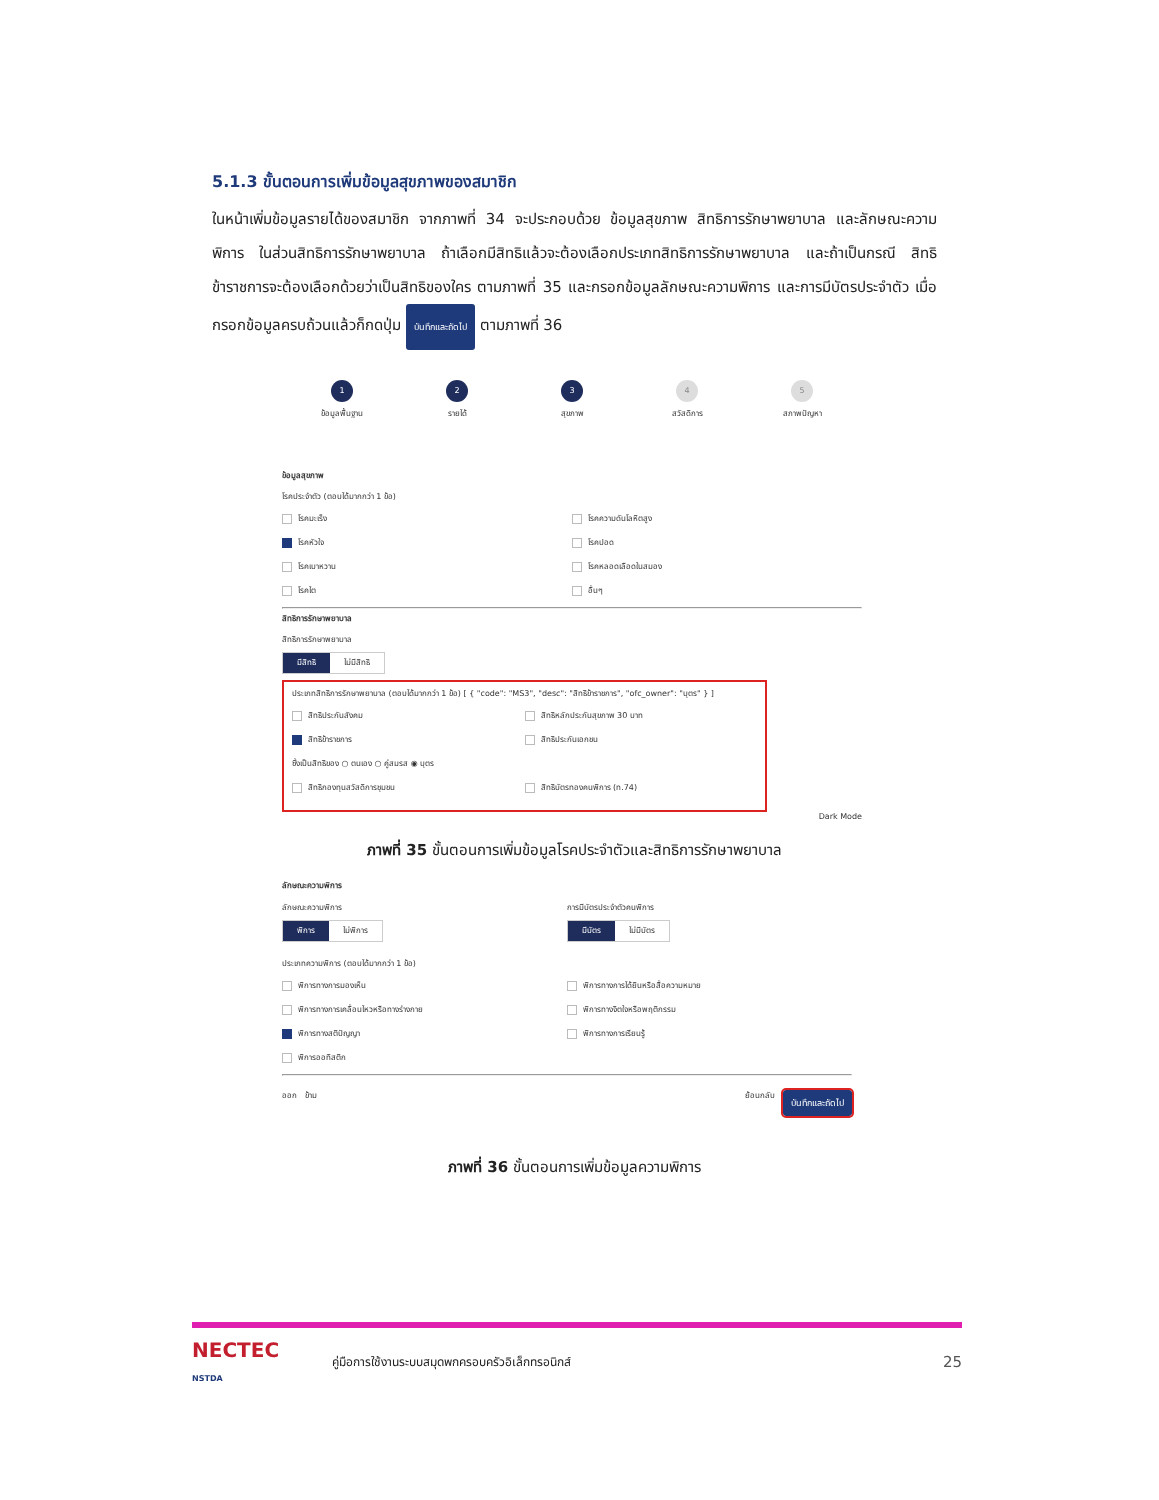5.1.3 ขั้นตอนการเพิ่มข้อมูลสุขภาพของสมาชิก
ในหน้าเพิ่มข้อมูลรายได้ของสมาชิก จากภาพที่ 34 จะประกอบด้วย ข้อมูลสุขภาพ สิทธิการรักษาพยาบาล และลักษณะความพิการ ในส่วนสิทธิการรักษาพยาบาล ถ้าเลือกมีสิทธิแล้วจะต้องเลือกประเภทสิทธิการรักษาพยาบาล และถ้าเป็นกรณี สิทธิข้าราชการจะต้องเลือกด้วยว่าเป็นสิทธิของใคร ตามภาพที่ 35 และกรอกข้อมูลลักษณะความพิการ และการมีบัตรประจำตัว เมื่อกรอกข้อมูลครบถ้วนแล้วก็กดปุ่ม บันทึกและถัดไป ตามภาพที่ 36
1
ข้อมูลพื้นฐาน
2
รายได้
3
สุขภาพ
4
สวัสดิการ
5
สภาพปัญหา
ข้อมูลสุขภาพ
โรคประจำตัว (ตอบได้มากกว่า 1 ข้อ)
โรคมะเร็ง
โรคความดันโลหิตสูง
โรคหัวใจ
โรคปอด
โรคเบาหวาน
โรคหลอดเลือดในสมอง
โรคไต
อื่นๆ
สิทธิการรักษาพยาบาล
สิทธิการรักษาพยาบาล
มีสิทธิ ไม่มีสิทธิ
ประเภทสิทธิการรักษาพยาบาล (ตอบได้มากกว่า 1 ข้อ) [ { "code": "MS3", "desc": "สิทธิข้าราชการ", "ofc_owner": "บุตร" } ]
สิทธิประกันสังคม
สิทธิหลักประกันสุขภาพ 30 บาท
สิทธิข้าราชการ
สิทธิประกันเอกชน
ซึ่งเป็นสิทธิของ ○ ตนเอง ○ คู่สมรส ◉ บุตร
สิทธิกองทุนสวัสดิการชุมชน
สิทธิบัตรทองคนพิการ (ท.74)
Dark Mode
ภาพที่ 35 ขั้นตอนการเพิ่มข้อมูลโรคประจำตัวและสิทธิการรักษาพยาบาล
ลักษณะความพิการ
ลักษณะความพิการ
พิการ ไม่พิการ
การมีบัตรประจำตัวคนพิการ
มีบัตร ไม่มีบัตร
ประเภทความพิการ (ตอบได้มากกว่า 1 ข้อ)
พิการทางการมองเห็น
พิการทางการได้ยินหรือสื่อความหมาย
พิการทางการเคลื่อนไหวหรือทางร่างกาย
พิการทางจิตใจหรือพฤติกรรม
พิการทางสติปัญญา
พิการทางการเรียนรู้
พิการออทิสติก
ออก ข้าม ย้อนกลับ บันทึกและถัดไป
ภาพที่ 36 ขั้นตอนการเพิ่มข้อมูลความพิการ
NECTEC
NSTDA
คู่มือการใช้งานระบบสมุดพกครอบครัวอิเล็กทรอนิกส์ 25